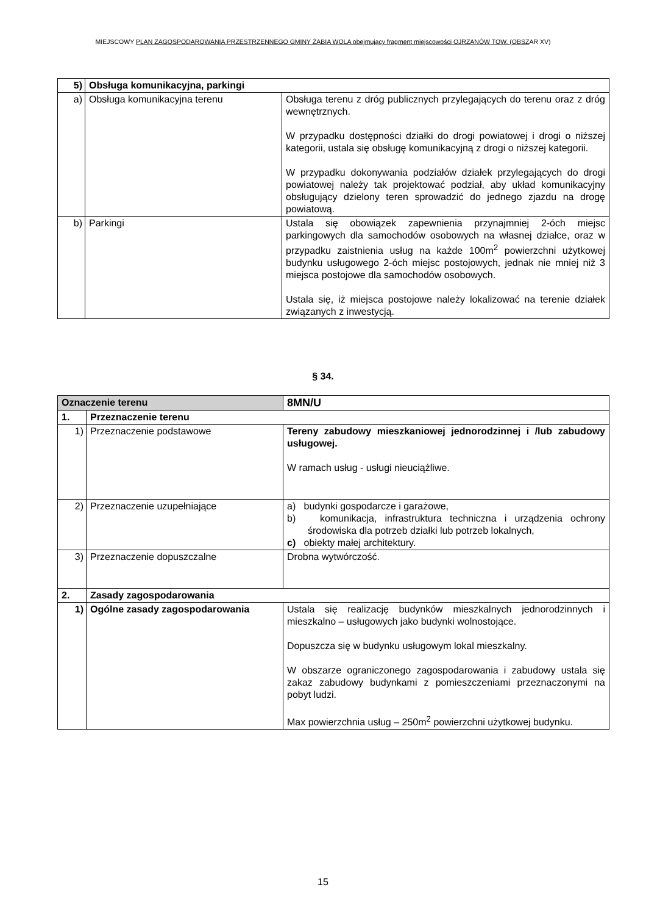MIEJSCOWY PLAN ZAGOSPODAROWANIA PRZESTRZENNEGO GMINY ŻABIA WOLA obejmujący fragment miejscowości OJRZANÓW TOW. (OBSZAR XV)
| 5) | Obsługa komunikacyjna, parkingi | |
| a) | Obsługa komunikacyjna terenu | Obsługa terenu z dróg publicznych przylegających do terenu oraz z dróg wewnętrznych. W przypadku dostępności działki do drogi powiatowej i drogi o niższej kategorii, ustala się obsługę komunikacyjną z drogi o niższej kategorii. W przypadku dokonywania podziałów działek przylegających do drogi powiatowej należy tak projektować podział, aby układ komunikacyjny obsługujący dzielony teren sprowadzić do jednego zjazdu na drogę powiatową. |
| b) | Parkingi | Ustala się obowiązek zapewnienia przynajmniej 2-óch miejsc parkingowych dla samochodów osobowych na własnej działce, oraz w przypadku zaistnienia usług na każde 100m<sup>2</sup> powierzchni użytkowej budynku usługowego 2-óch miejsc postojowych, jednak nie mniej niż 3 miejsca postojowe dla samochodów osobowych. Ustala się, iż miejsca postojowe należy lokalizować na terenie działek związanych z inwestycją. |
§ 34.
| Oznaczenie terenu | | 8MN/U |
| 1. | Przeznaczenie terenu | |
| 1) | Przeznaczenie podstawowe | Tereny zabudowy mieszkaniowej jednorodzinnej i /lub zabudowy usługowej. W ramach usług - usługi nieuciążliwe. |
| 2) | Przeznaczenie uzupełniające | a) budynki gospodarcze i garażowe, b) komunikacja, infrastruktura techniczna i urządzenia ochrony środowiska dla potrzeb działki lub potrzeb lokalnych, c) obiekty małej architektury. |
| 3) | Przeznaczenie dopuszczalne | Drobna wytwórczość. |
| 2. | Zasady zagospodarowania | |
| 1) | Ogólne zasady zagospodarowania | Ustala się realizację budynków mieszkalnych jednorodzinnych i mieszkalno – usługowych jako budynki wolnostojące. Dopuszcza się w budynku usługowym lokal mieszkalny. W obszarze ograniczonego zagospodarowania i zabudowy ustala się zakaz zabudowy budynkami z pomieszczeniami przeznaczonymi na pobyt ludzi. Max powierzchnia usług – 250m<sup>2</sup> powierzchni użytkowej budynku. |
15